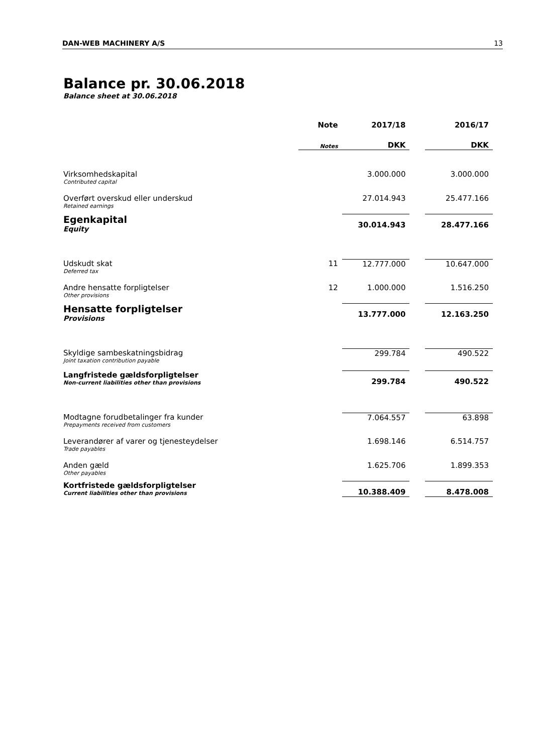DAN-WEB MACHINERY A/S 13
Balance pr. 30.06.2018
Balance sheet at 30.06.2018
| | Note | 2017/18 | | 2016/17 |
| --- | --- | --- | --- | --- |
| | Notes | DKK | | DKK |
| Virksomhedskapital Contributed capital | | 3.000.000 | | 3.000.000 |
| Overført overskud eller underskud Retained earnings | | 27.014.943 | | 25.477.166 |
| Egenkapital Equity | | 30.014.943 | | 28.477.166 |
| Udskudt skat Deferred tax | 11 | 12.777.000 | | 10.647.000 |
| Andre hensatte forpligtelser Other provisions | 12 | 1.000.000 | | 1.516.250 |
| Hensatte forpligtelser Provisions | | 13.777.000 | | 12.163.250 |
| Skyldige sambeskatningsbidrag Joint taxation contribution payable | | 299.784 | | 490.522 |
| Langfristede gældsforpligtelser Non-current liabilities other than provisions | | 299.784 | | 490.522 |
| Modtagne forudbetalinger fra kunder Prepayments received from customers | | 7.064.557 | | 63.898 |
| Leverandører af varer og tjenesteydelser Trade payables | | 1.698.146 | | 6.514.757 |
| Anden gæld Other payables | | 1.625.706 | | 1.899.353 |
| Kortfristede gældsforpligtelser Current liabilities other than provisions | | 10.388.409 | | 8.478.008 |